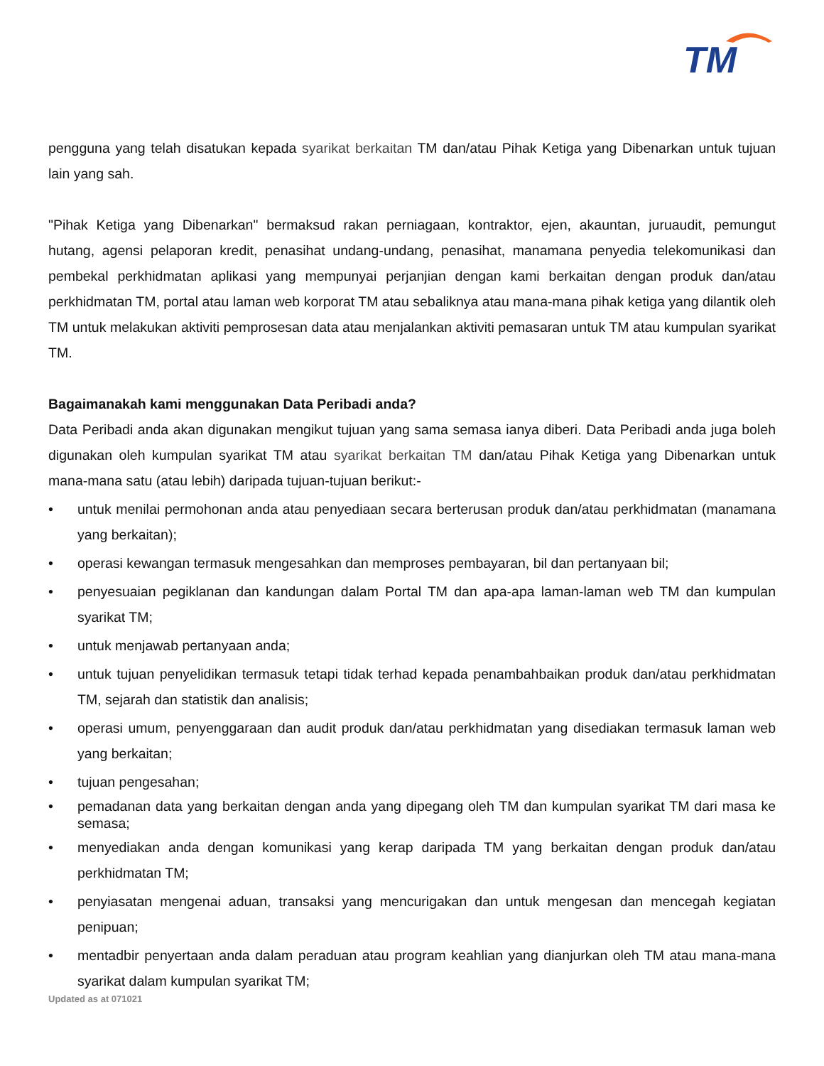TM
pengguna yang telah disatukan kepada syarikat berkaitan TM dan/atau Pihak Ketiga yang Dibenarkan untuk tujuan lain yang sah.
"Pihak Ketiga yang Dibenarkan" bermaksud rakan perniagaan, kontraktor, ejen, akauntan, juruaudit, pemungut hutang, agensi pelaporan kredit, penasihat undang-undang, penasihat, manamana penyedia telekomunikasi dan pembekal perkhidmatan aplikasi yang mempunyai perjanjian dengan kami berkaitan dengan produk dan/atau perkhidmatan TM, portal atau laman web korporat TM atau sebaliknya atau mana-mana pihak ketiga yang dilantik oleh TM untuk melakukan aktiviti pemprosesan data atau menjalankan aktiviti pemasaran untuk TM atau kumpulan syarikat TM.
Bagaimanakah kami menggunakan Data Peribadi anda?
Data Peribadi anda akan digunakan mengikut tujuan yang sama semasa ianya diberi. Data Peribadi anda juga boleh digunakan oleh kumpulan syarikat TM atau syarikat berkaitan TM dan/atau Pihak Ketiga yang Dibenarkan untuk mana-mana satu (atau lebih) daripada tujuan-tujuan berikut:-
• untuk menilai permohonan anda atau penyediaan secara berterusan produk dan/atau perkhidmatan (manamana yang berkaitan);
• operasi kewangan termasuk mengesahkan dan memproses pembayaran, bil dan pertanyaan bil;
• penyesuaian pegiklanan dan kandungan dalam Portal TM dan apa-apa laman-laman web TM dan kumpulan syarikat TM;
• untuk menjawab pertanyaan anda;
• untuk tujuan penyelidikan termasuk tetapi tidak terhad kepada penambahbaikan produk dan/atau perkhidmatan TM, sejarah dan statistik dan analisis;
• operasi umum, penyenggaraan dan audit produk dan/atau perkhidmatan yang disediakan termasuk laman web yang berkaitan;
• tujuan pengesahan;
• pemadanan data yang berkaitan dengan anda yang dipegang oleh TM dan kumpulan syarikat TM dari masa ke semasa;
• menyediakan anda dengan komunikasi yang kerap daripada TM yang berkaitan dengan produk dan/atau perkhidmatan TM;
• penyiasatan mengenai aduan, transaksi yang mencurigakan dan untuk mengesan dan mencegah kegiatan penipuan;
• mentadbir penyertaan anda dalam peraduan atau program keahlian yang dianjurkan oleh TM atau mana-mana syarikat dalam kumpulan syarikat TM;
Updated as at 071021